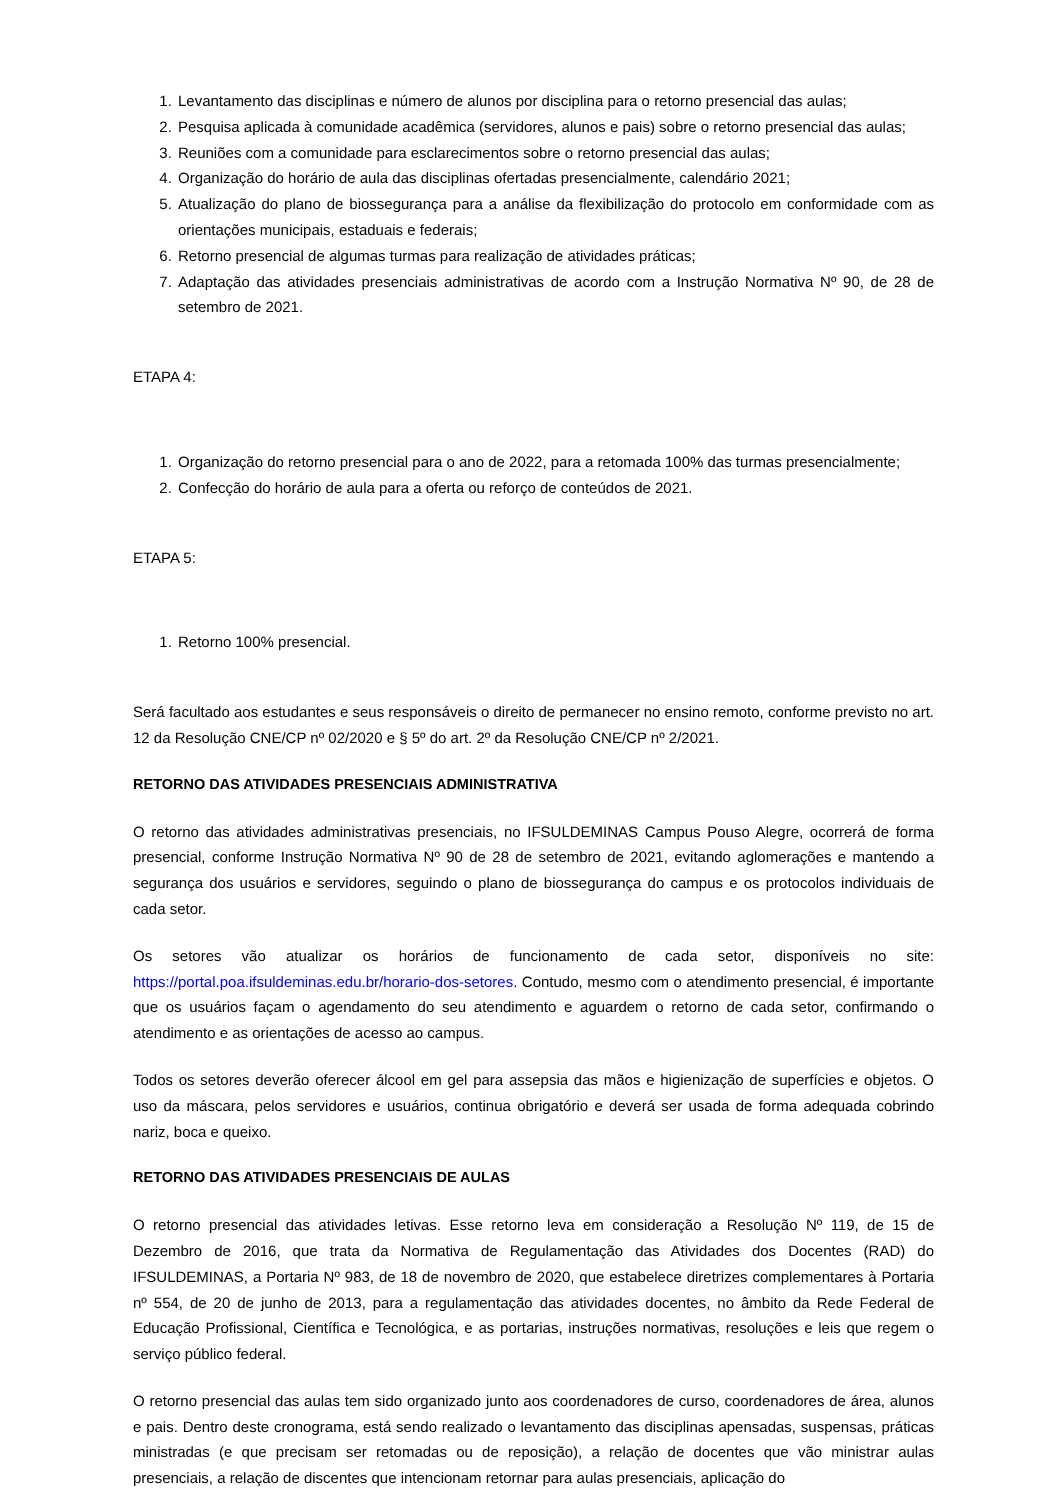1. Levantamento das disciplinas e número de alunos por disciplina para o retorno presencial das aulas;
2. Pesquisa aplicada à comunidade acadêmica (servidores, alunos e pais) sobre o retorno presencial das aulas;
3. Reuniões com a comunidade para esclarecimentos sobre o retorno presencial das aulas;
4. Organização do horário de aula das disciplinas ofertadas presencialmente, calendário 2021;
5. Atualização do plano de biossegurança para a análise da flexibilização do protocolo em conformidade com as orientações municipais, estaduais e federais;
6. Retorno presencial de algumas turmas para realização de atividades práticas;
7. Adaptação das atividades presenciais administrativas de acordo com a Instrução Normativa Nº 90, de 28 de setembro de 2021.
ETAPA 4:
1. Organização do retorno presencial para o ano de 2022, para a retomada 100% das turmas presencialmente;
2. Confecção do horário de aula para a oferta ou reforço de conteúdos de 2021.
ETAPA 5:
1. Retorno 100% presencial.
Será facultado aos estudantes e seus responsáveis o direito de permanecer no ensino remoto, conforme previsto no art. 12 da Resolução CNE/CP nº 02/2020 e § 5º do art. 2º da Resolução CNE/CP nº 2/2021.
RETORNO DAS ATIVIDADES PRESENCIAIS ADMINISTRATIVA
O retorno das atividades administrativas presenciais, no IFSULDEMINAS Campus Pouso Alegre, ocorrerá de forma presencial, conforme Instrução Normativa Nº 90 de 28 de setembro de 2021, evitando aglomerações e mantendo a segurança dos usuários e servidores, seguindo o plano de biossegurança do campus e os protocolos individuais de cada setor.
Os setores vão atualizar os horários de funcionamento de cada setor, disponíveis no site: https://portal.poa.ifsuldeminas.edu.br/horario-dos-setores. Contudo, mesmo com o atendimento presencial, é importante que os usuários façam o agendamento do seu atendimento e aguardem o retorno de cada setor, confirmando o atendimento e as orientações de acesso ao campus.
Todos os setores deverão oferecer álcool em gel para assepsia das mãos e higienização de superfícies e objetos. O uso da máscara, pelos servidores e usuários, continua obrigatório e deverá ser usada de forma adequada cobrindo nariz, boca e queixo.
RETORNO DAS ATIVIDADES PRESENCIAIS DE AULAS
O retorno presencial das atividades letivas. Esse retorno leva em consideração a Resolução Nº 119, de 15 de Dezembro de 2016, que trata da Normativa de Regulamentação das Atividades dos Docentes (RAD) do IFSULDEMINAS, a Portaria Nº 983, de 18 de novembro de 2020, que estabelece diretrizes complementares à Portaria nº 554, de 20 de junho de 2013, para a regulamentação das atividades docentes, no âmbito da Rede Federal de Educação Profissional, Científica e Tecnológica, e as portarias, instruções normativas, resoluções e leis que regem o serviço público federal.
O retorno presencial das aulas tem sido organizado junto aos coordenadores de curso, coordenadores de área, alunos e pais. Dentro deste cronograma, está sendo realizado o levantamento das disciplinas apensadas, suspensas, práticas ministradas (e que precisam ser retomadas ou de reposição), a relação de docentes que vão ministrar aulas presenciais, a relação de discentes que intencionam retornar para aulas presenciais, aplicação do